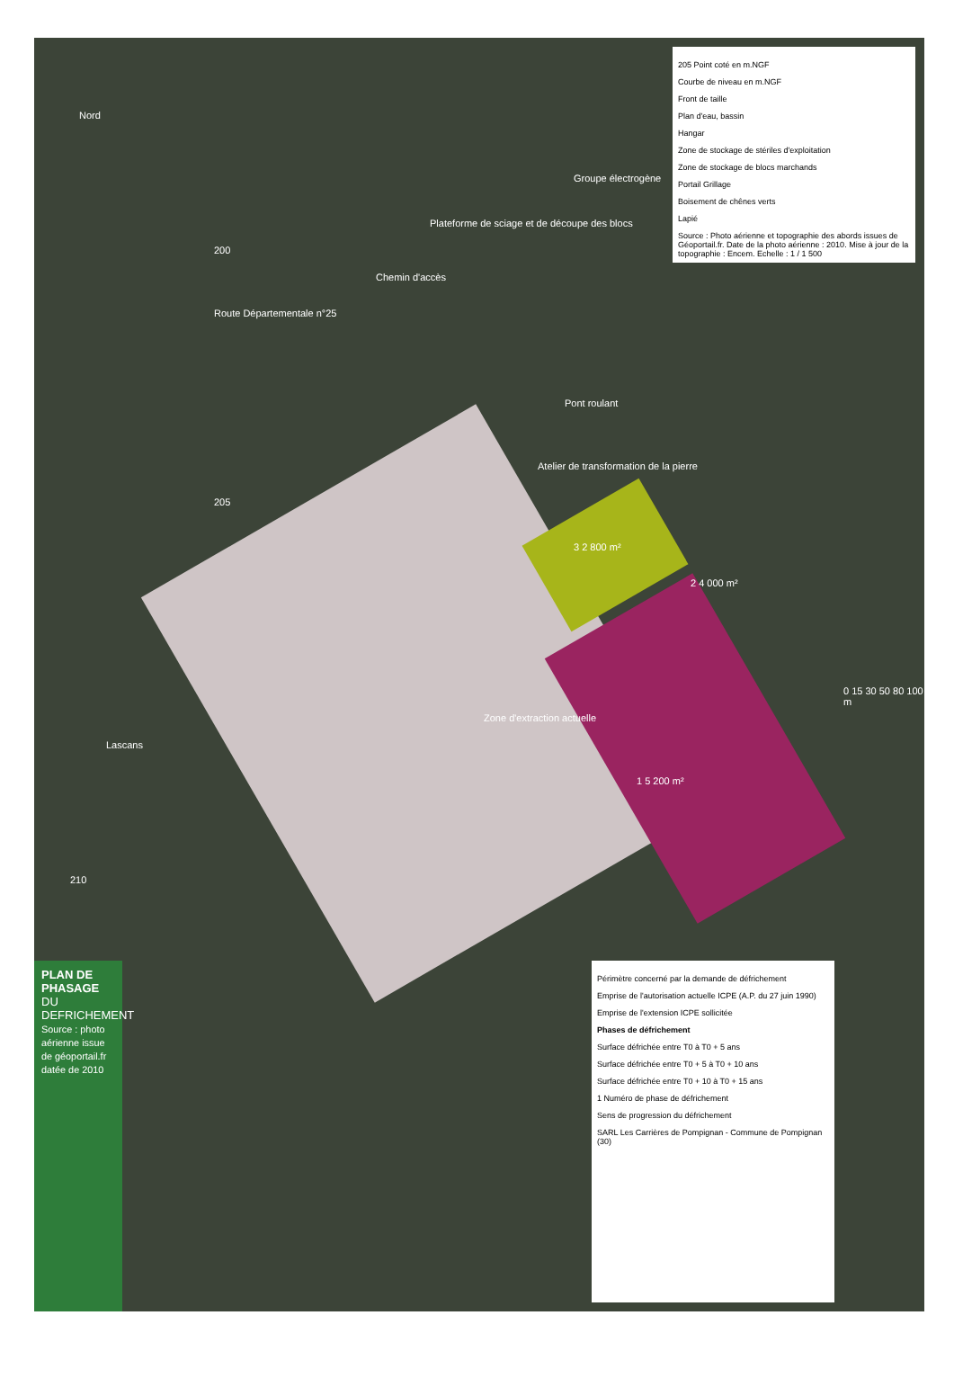Nord
Lascans
Route Départementale n°25
Chemin d'accès
Plateforme de sciage et de découpe des blocs
Groupe électrogène
Pont roulant
Atelier de transformation de la pierre
Zone d'extraction actuelle
1 5 200 m²
2 4 000 m²
3 2 800 m²
200
205
210
0 15 30 50 80 100 m
205 Point coté en m.NGF
Courbe de niveau en m.NGF
Front de taille
Plan d'eau, bassin
Hangar
Zone de stockage de stériles d'exploitation
Zone de stockage de blocs marchands
Portail Grillage
Boisement de chênes verts
Lapié
Source : Photo aérienne et topographie des abords issues de Géoportail.fr. Date de la photo aérienne : 2010. Mise à jour de la topographie : Encem. Echelle : 1 / 1 500
Périmètre concerné par la demande de défrichement
Emprise de l'autorisation actuelle ICPE (A.P. du 27 juin 1990)
Emprise de l'extension ICPE sollicitée
Phases de défrichement
Surface défrichée entre T0 à T0 + 5 ans
Surface défrichée entre T0 + 5 à T0 + 10 ans
Surface défrichée entre T0 + 10 à T0 + 15 ans
1 Numéro de phase de défrichement
Sens de progression du défrichement
SARL Les Carrières de Pompignan - Commune de Pompignan (30)
PLAN DE PHASAGE
DU DEFRICHEMENT
Source : photo aérienne issue de géoportail.fr datée de 2010